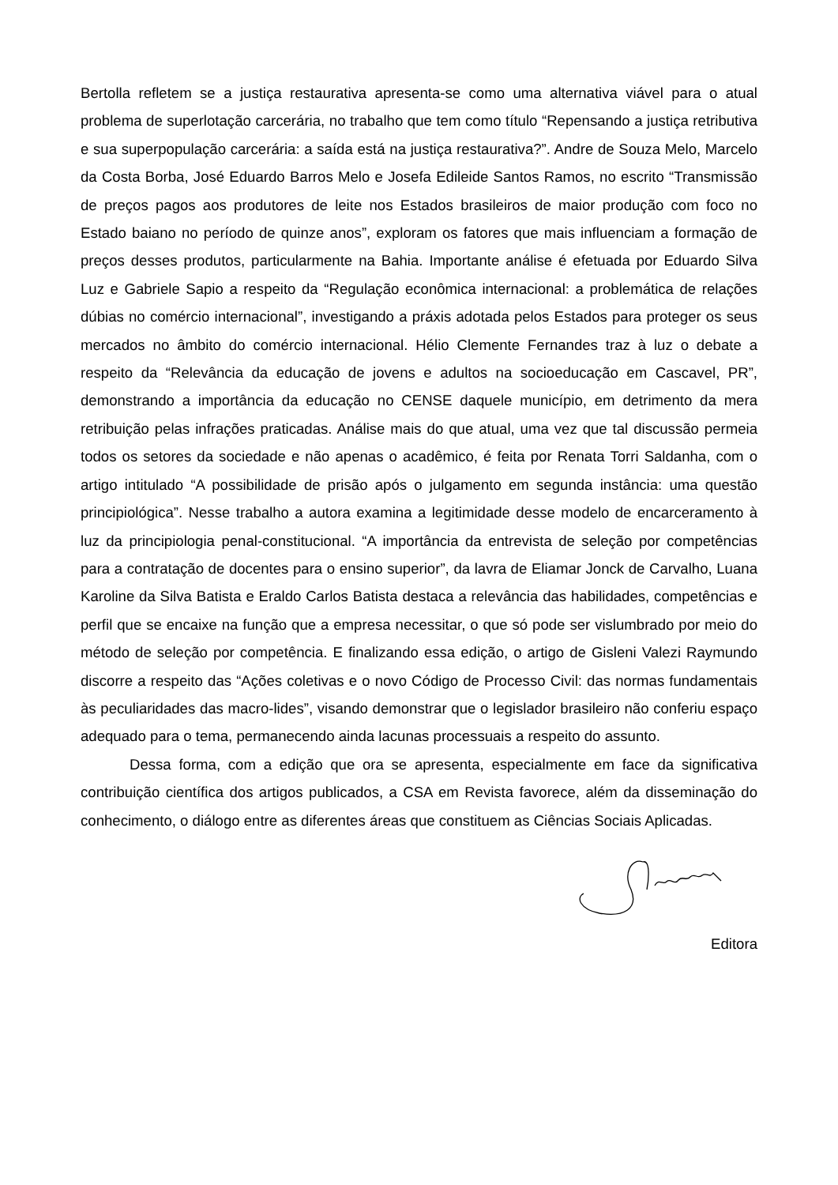Bertolla refletem se a justiça restaurativa apresenta-se como uma alternativa viável para o atual problema de superlotação carcerária, no trabalho que tem como título “Repensando a justiça retributiva e sua superpopulação carcerária: a saída está na justiça restaurativa?”. Andre de Souza Melo, Marcelo da Costa Borba, José Eduardo Barros Melo e Josefa Edileide Santos Ramos, no escrito “Transmissão de preços pagos aos produtores de leite nos Estados brasileiros de maior produção com foco no Estado baiano no período de quinze anos”, exploram os fatores que mais influenciam a formação de preços desses produtos, particularmente na Bahia. Importante análise é efetuada por Eduardo Silva Luz e Gabriele Sapio a respeito da “Regulação econômica internacional: a problemática de relações dúbias no comércio internacional”, investigando a práxis adotada pelos Estados para proteger os seus mercados no âmbito do comércio internacional. Hélio Clemente Fernandes traz à luz o debate a respeito da “Relevância da educação de jovens e adultos na socioeducação em Cascavel, PR”, demonstrando a importância da educação no CENSE daquele município, em detrimento da mera retribuição pelas infrações praticadas. Análise mais do que atual, uma vez que tal discussão permeia todos os setores da sociedade e não apenas o acadêmico, é feita por Renata Torri Saldanha, com o artigo intitulado “A possibilidade de prisão após o julgamento em segunda instância: uma questão principiológica”. Nesse trabalho a autora examina a legitimidade desse modelo de encarceramento à luz da principiologia penal-constitucional. “A importância da entrevista de seleção por competências para a contratação de docentes para o ensino superior”, da lavra de Eliamar Jonck de Carvalho, Luana Karoline da Silva Batista e Eraldo Carlos Batista destaca a relevância das habilidades, competências e perfil que se encaixe na função que a empresa necessitar, o que só pode ser vislumbrado por meio do método de seleção por competência. E finalizando essa edição, o artigo de Gisleni Valezi Raymundo discorre a respeito das “Ações coletivas e o novo Código de Processo Civil: das normas fundamentais às peculiaridades das macro-lides”, visando demonstrar que o legislador brasileiro não conferiu espaço adequado para o tema, permanecendo ainda lacunas processuais a respeito do assunto.
Dessa forma, com a edição que ora se apresenta, especialmente em face da significativa contribuição científica dos artigos publicados, a CSA em Revista favorece, além da disseminação do conhecimento, o diálogo entre as diferentes áreas que constituem as Ciências Sociais Aplicadas.
Editora